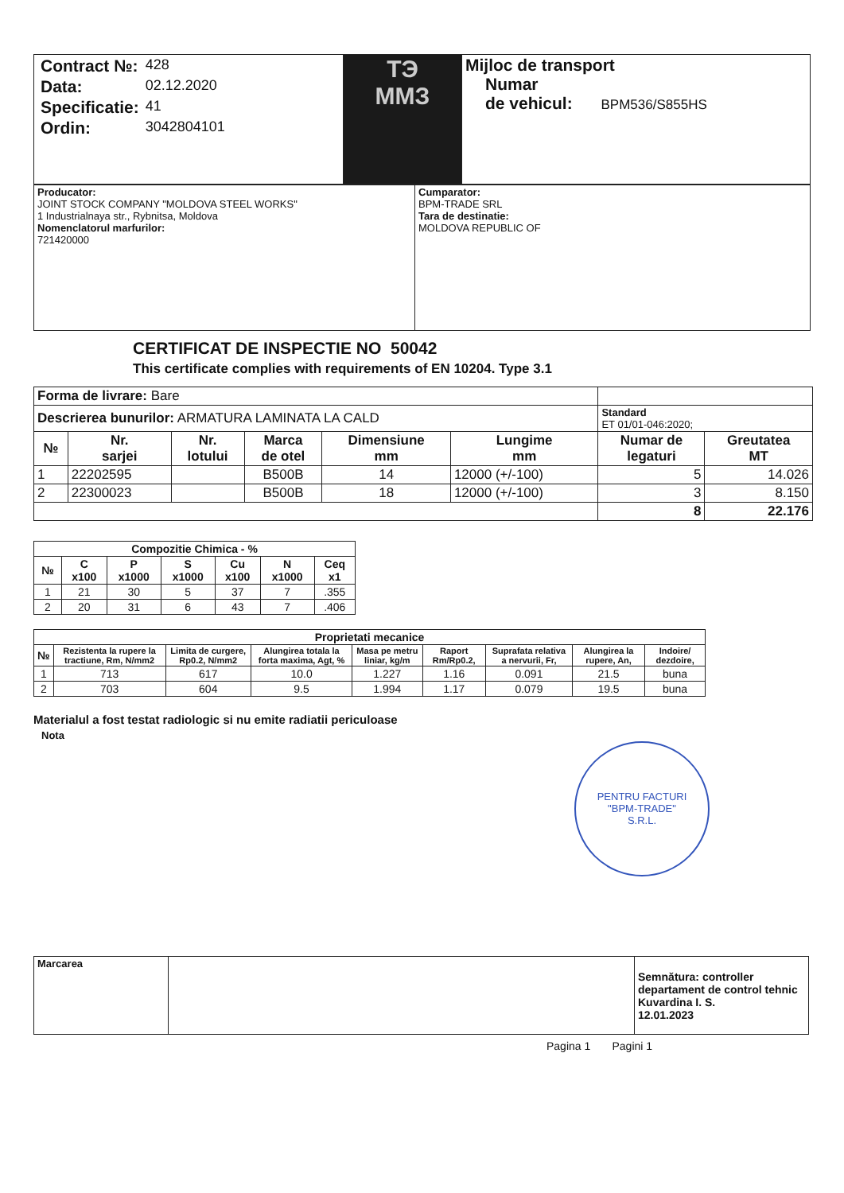| / Contract №: / 428 / / Data: / 02.12.2020 / / Specificatie: / 41 / / Ordin: / 3042804101 / | ТЭ ММЗ | Mijloc de transport Numar de vehicul: BPM536/S855HS |
| Producator: JOINT STOCK COMPANY "MOLDOVA STEEL WORKS" 1 Industrialnaya str., Rybnitsa, Moldova Nomenclatorul marfurilor: 721420000 | Cumparator: BPM-TRADE SRL Tara de destinatie: MOLDOVA REPUBLIC OF |
CERTIFICAT DE INSPECTIE NO 50042
This certificate complies with requirements of EN 10204. Type 3.1
| Forma de livrare: Bare | | | | | | | |
| Descrierea bunurilor: ARMATURA LAMINATA LA CALD | | | | | | Standard ET 01/01-046:2020; | |
| № | Nr. sarjei | Nr. lotului | Marca de otel | Dimensiune mm | Lungime mm | Numar de legaturi | Greutatea MT |
| 1 | 22202595 | | B500B | 14 | 12000 (+/-100) | 5 | 14.026 |
| 2 | 22300023 | | B500B | 18 | 12000 (+/-100) | 3 | 8.150 |
| | | | | | | 8 | 22.176 |
| Compozitie Chimica - % | | | | | | |
| --- | --- | --- | --- | --- | --- | --- |
| № | C x100 | P x1000 | S x1000 | Cu x100 | N x1000 | Ceq x1 |
| 1 | 21 | 30 | 5 | 37 | 7 | .355 |
| 2 | 20 | 31 | 6 | 43 | 7 | .406 |
| Proprietati mecanice | | | | | | | | |
| --- | --- | --- | --- | --- | --- | --- | --- | --- |
| № | Rezistenta la rupere la tractiune, Rm, N/mm2 | Limita de curgere, Rp0.2, N/mm2 | Alungirea totala la forta maxima, Agt, % | Masa pe metru liniar, kg/m | Raport Rm/Rp0.2, | Suprafata relativa a nervurii, Fr, | Alungirea la rupere, An, | Indoire/ dezdoire, |
| 1 | 713 | 617 | 10.0 | 1.227 | 1.16 | 0.091 | 21.5 | buna |
| 2 | 703 | 604 | 9.5 | 1.994 | 1.17 | 0.079 | 19.5 | buna |
Materialul a fost testat radiologic si nu emite radiatii periculoase
Nota
PENTRU FACTURI
"BPM-TRADE"
S.R.L.
| Marcarea | | Semnătura: controller departament de control tehnic Kuvardina I. S. 12.01.2023 |
Pagina 1 Pagini 1